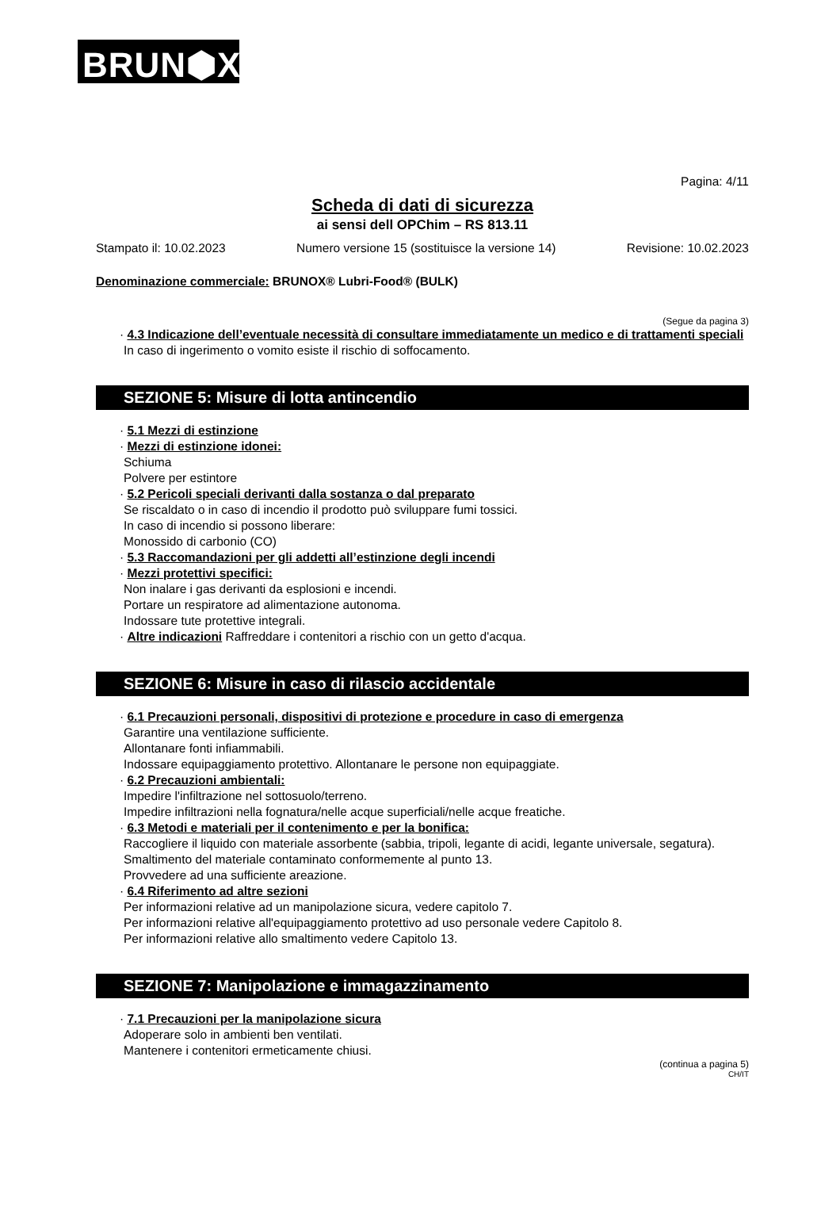BRUN⬢X<sup>®</sup>
Pagina: 4/11
Scheda di dati di sicurezza
ai sensi dell OPChim – RS 813.11
Stampato il: 10.02.2023 Numero versione 15 (sostituisce la versione 14) Revisione: 10.02.2023
Denominazione commerciale: BRUNOX® Lubri-Food® (BULK)
(Segue da pagina 3)
· 4.3 Indicazione dell’eventuale necessità di consultare immediatamente un medico e di trattamenti speciali
In caso di ingerimento o vomito esiste il rischio di soffocamento.
SEZIONE 5: Misure di lotta antincendio
· 5.1 Mezzi di estinzione
· Mezzi di estinzione idonei:
Schiuma
Polvere per estintore
· 5.2 Pericoli speciali derivanti dalla sostanza o dal preparato
Se riscaldato o in caso di incendio il prodotto può sviluppare fumi tossici.
In caso di incendio si possono liberare:
Monossido di carbonio (CO)
· 5.3 Raccomandazioni per gli addetti all’estinzione degli incendi
· Mezzi protettivi specifici:
Non inalare i gas derivanti da esplosioni e incendi.
Portare un respiratore ad alimentazione autonoma.
Indossare tute protettive integrali.
· Altre indicazioni Raffreddare i contenitori a rischio con un getto d'acqua.
SEZIONE 6: Misure in caso di rilascio accidentale
· 6.1 Precauzioni personali, dispositivi di protezione e procedure in caso di emergenza
Garantire una ventilazione sufficiente.
Allontanare fonti infiammabili.
Indossare equipaggiamento protettivo. Allontanare le persone non equipaggiate.
· 6.2 Precauzioni ambientali:
Impedire l'infiltrazione nel sottosuolo/terreno.
Impedire infiltrazioni nella fognatura/nelle acque superficiali/nelle acque freatiche.
· 6.3 Metodi e materiali per il contenimento e per la bonifica:
Raccogliere il liquido con materiale assorbente (sabbia, tripoli, legante di acidi, legante universale, segatura).
Smaltimento del materiale contaminato conformemente al punto 13.
Provvedere ad una sufficiente areazione.
· 6.4 Riferimento ad altre sezioni
Per informazioni relative ad un manipolazione sicura, vedere capitolo 7.
Per informazioni relative all'equipaggiamento protettivo ad uso personale vedere Capitolo 8.
Per informazioni relative allo smaltimento vedere Capitolo 13.
SEZIONE 7: Manipolazione e immagazzinamento
· 7.1 Precauzioni per la manipolazione sicura
Adoperare solo in ambienti ben ventilati.
Mantenere i contenitori ermeticamente chiusi.
(continua a pagina 5)
CH/IT